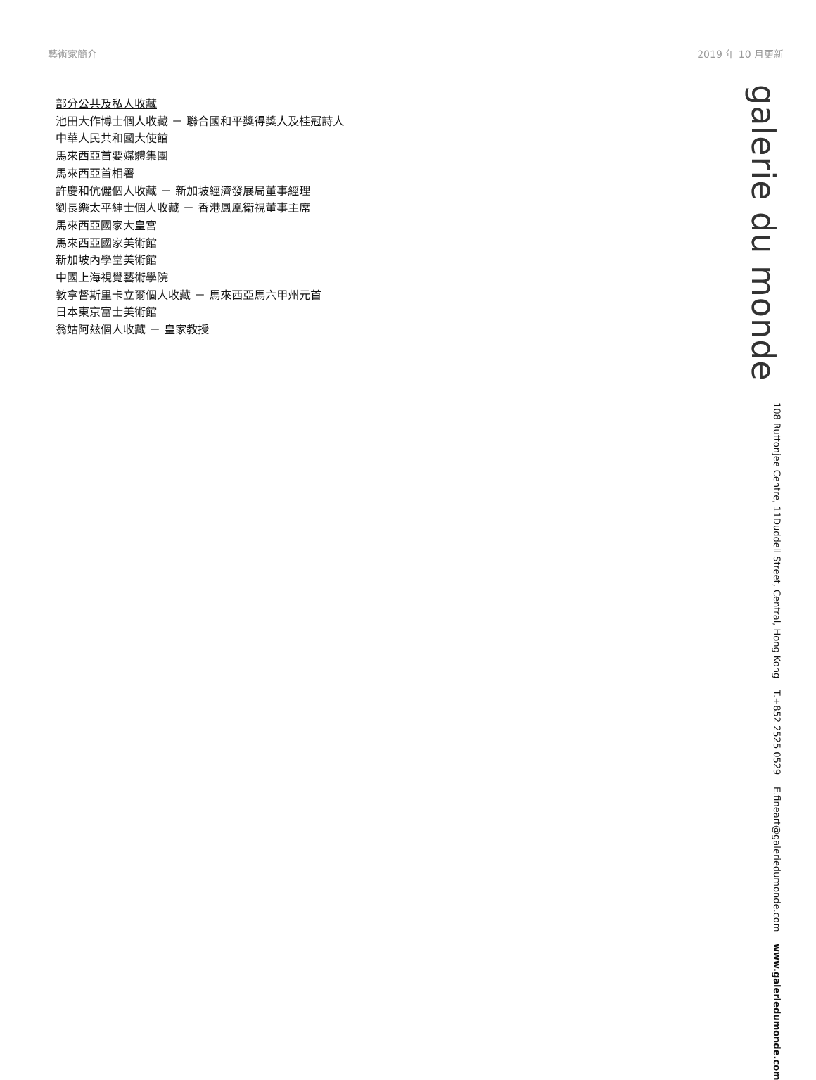藝術家簡介 2019 年 10 月更新
部分公共及私人收藏
池田大作博士個人收藏 － 聯合國和平獎得獎人及桂冠詩人
中華人民共和國大使館
馬來西亞首要媒體集團
馬來西亞首相署
許慶和伉儷個人收藏 － 新加坡經濟發展局董事經理
劉長樂太平紳士個人收藏 － 香港鳳凰衛視董事主席
馬來西亞國家大皇宮
馬來西亞國家美術館
新加坡內學堂美術館
中國上海視覺藝術學院
敦拿督斯里卡立爾個人收藏 － 馬來西亞馬六甲州元首
日本東京富士美術館
翁姑阿玆個人收藏 － 皇家教授
galerie du monde
108 Ruttonjee Centre, 11Duddell Street, Central, Hong Kong T.+852 2525 0529 E.fineart@galeriedumonde.com www.galeriedumonde.com